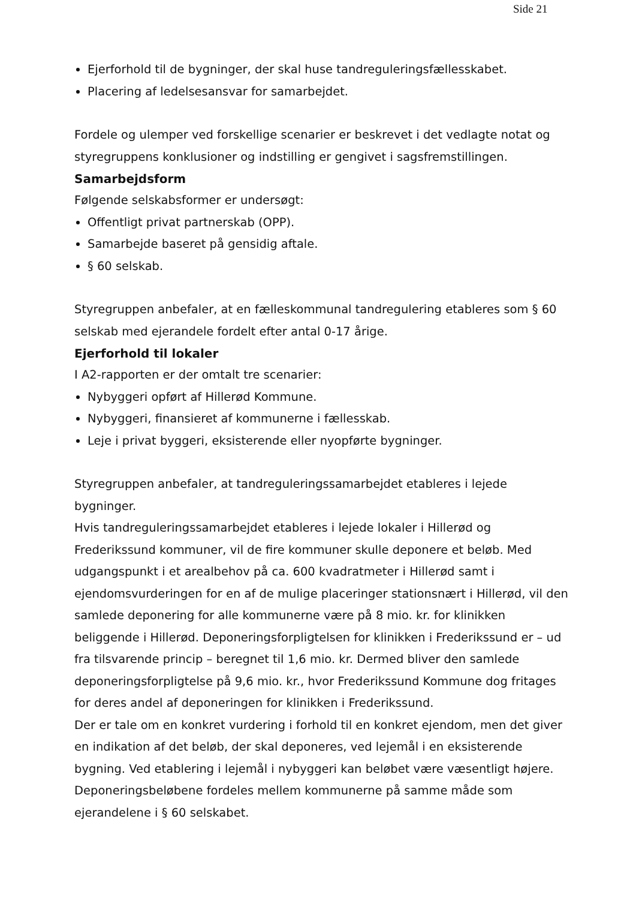Side 21
Ejerforhold til de bygninger, der skal huse tandreguleringsfællesskabet.
Placering af ledelsesansvar for samarbejdet.
Fordele og ulemper ved forskellige scenarier er beskrevet i det vedlagte notat og styregruppens konklusioner og indstilling er gengivet i sagsfremstillingen.
Samarbejdsform
Følgende selskabsformer er undersøgt:
Offentligt privat partnerskab (OPP).
Samarbejde baseret på gensidig aftale.
§ 60 selskab.
Styregruppen anbefaler, at en fælleskommunal tandregulering etableres som § 60 selskab med ejerandele fordelt efter antal 0-17 årige.
Ejerforhold til lokaler
I A2-rapporten er der omtalt tre scenarier:
Nybyggeri opført af Hillerød Kommune.
Nybyggeri, finansieret af kommunerne i fællesskab.
Leje i privat byggeri, eksisterende eller nyopførte bygninger.
Styregruppen anbefaler, at tandreguleringssamarbejdet etableres i lejede bygninger.
Hvis tandreguleringssamarbejdet etableres i lejede lokaler i Hillerød og Frederikssund kommuner, vil de fire kommuner skulle deponere et beløb. Med udgangspunkt i et arealbehov på ca. 600 kvadratmeter i Hillerød samt i ejendomsvurderingen for en af de mulige placeringer stationsnært i Hillerød, vil den samlede deponering for alle kommunerne være på 8 mio. kr. for klinikken beliggende i Hillerød. Deponeringsforpligtelsen for klinikken i Frederikssund er – ud fra tilsvarende princip – beregnet til 1,6 mio. kr. Dermed bliver den samlede deponeringsforpligtelse på 9,6 mio. kr., hvor Frederikssund Kommune dog fritages for deres andel af deponeringen for klinikken i Frederikssund.
Der er tale om en konkret vurdering i forhold til en konkret ejendom, men det giver en indikation af det beløb, der skal deponeres, ved lejemål i en eksisterende bygning. Ved etablering i lejemål i nybyggeri kan beløbet være væsentligt højere.
Deponeringsbeløbene fordeles mellem kommunerne på samme måde som ejerandelene i § 60 selskabet.